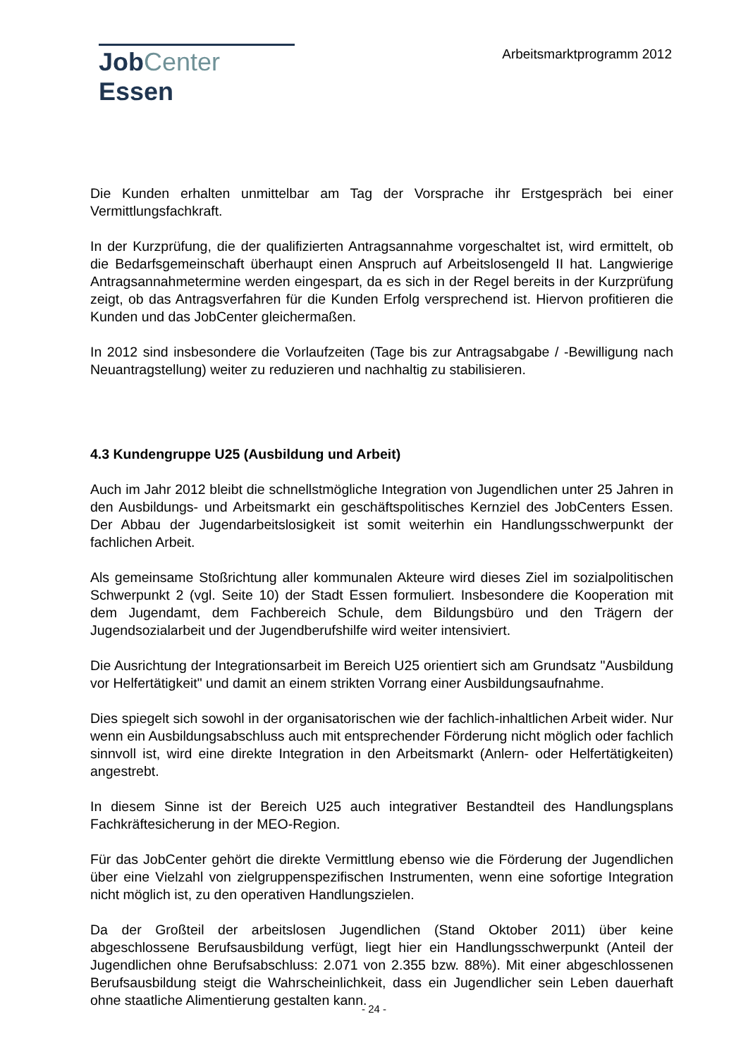JobCenter Essen
Arbeitsmarktprogramm 2012
Die Kunden erhalten unmittelbar am Tag der Vorsprache ihr Erstgespräch bei einer Vermittlungsfachkraft.
In der Kurzprüfung, die der qualifizierten Antragsannahme vorgeschaltet ist, wird ermittelt, ob die Bedarfsgemeinschaft überhaupt einen Anspruch auf Arbeitslosengeld II hat. Langwierige Antragsannahmetermine werden eingespart, da es sich in der Regel bereits in der Kurzprüfung zeigt, ob das Antragsverfahren für die Kunden Erfolg versprechend ist. Hiervon profitieren die Kunden und das JobCenter gleichermaßen.
In 2012 sind insbesondere die Vorlaufzeiten (Tage bis zur Antragsabgabe / -Bewilligung nach Neuantragstellung) weiter zu reduzieren und nachhaltig zu stabilisieren.
4.3 Kundengruppe U25 (Ausbildung und Arbeit)
Auch im Jahr 2012 bleibt die schnellstmögliche Integration von Jugendlichen unter 25 Jahren in den Ausbildungs- und Arbeitsmarkt ein geschäftspolitisches Kernziel des JobCenters Essen. Der Abbau der Jugendarbeitslosigkeit ist somit weiterhin ein Handlungsschwerpunkt der fachlichen Arbeit.
Als gemeinsame Stoßrichtung aller kommunalen Akteure wird dieses Ziel im sozialpolitischen Schwerpunkt 2 (vgl. Seite 10) der Stadt Essen formuliert. Insbesondere die Kooperation mit dem Jugendamt, dem Fachbereich Schule, dem Bildungsbüro und den Trägern der Jugendsozialarbeit und der Jugendberufshilfe wird weiter intensiviert.
Die Ausrichtung der Integrationsarbeit im Bereich U25 orientiert sich am Grundsatz "Ausbildung vor Helfertätigkeit" und damit an einem strikten Vorrang einer Ausbildungsaufnahme.
Dies spiegelt sich sowohl in der organisatorischen wie der fachlich-inhaltlichen Arbeit wider. Nur wenn ein Ausbildungsabschluss auch mit entsprechender Förderung nicht möglich oder fachlich sinnvoll ist, wird eine direkte Integration in den Arbeitsmarkt (Anlern- oder Helfertätigkeiten) angestrebt.
In diesem Sinne ist der Bereich U25 auch integrativer Bestandteil des Handlungsplans Fachkräftesicherung in der MEO-Region.
Für das JobCenter gehört die direkte Vermittlung ebenso wie die Förderung der Jugendlichen über eine Vielzahl von zielgruppenspezifischen Instrumenten, wenn eine sofortige Integration nicht möglich ist, zu den operativen Handlungszielen.
Da der Großteil der arbeitslosen Jugendlichen (Stand Oktober 2011) über keine abgeschlossene Berufsausbildung verfügt, liegt hier ein Handlungsschwerpunkt (Anteil der Jugendlichen ohne Berufsabschluss: 2.071 von 2.355 bzw. 88%). Mit einer abgeschlossenen Berufsausbildung steigt die Wahrscheinlichkeit, dass ein Jugendlicher sein Leben dauerhaft ohne staatliche Alimentierung gestalten kann.
- 24 -